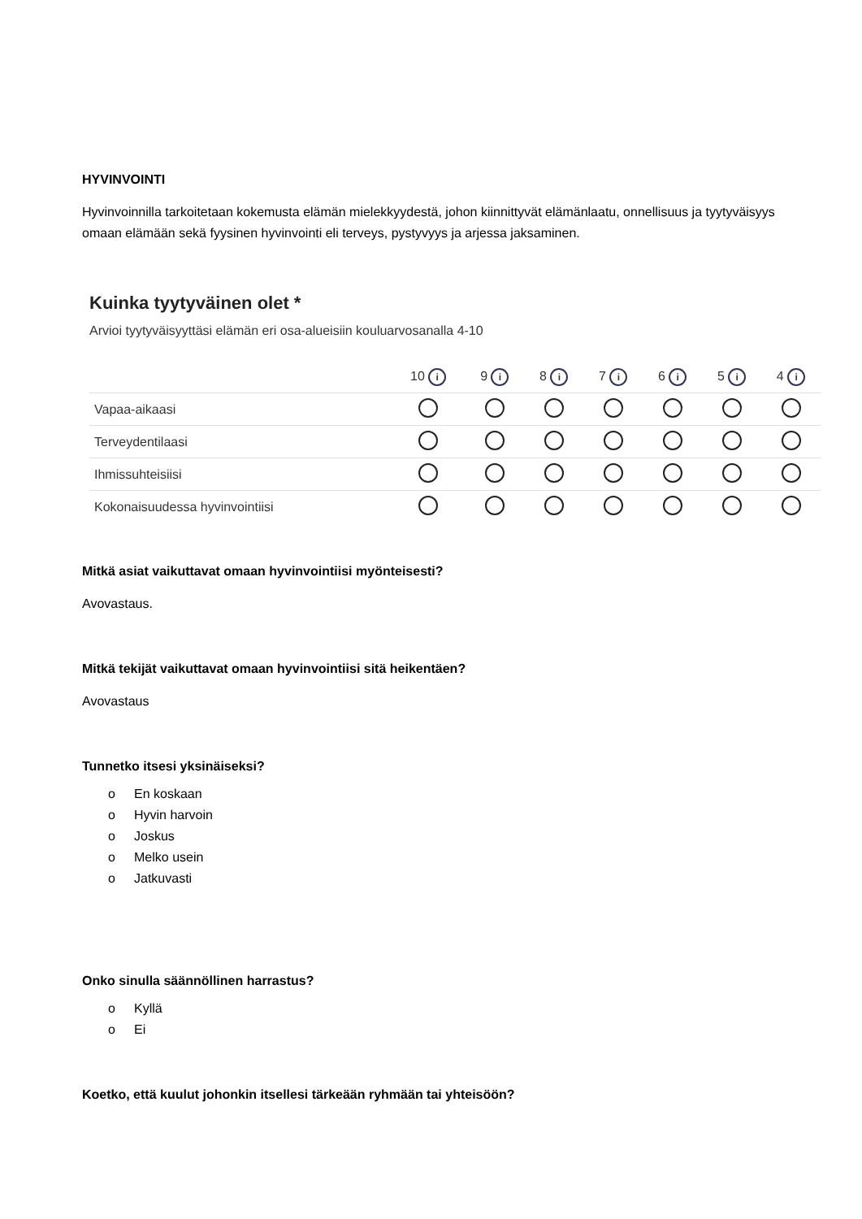HYVINVOINTI
Hyvinvoinnilla tarkoitetaan kokemusta elämän mielekkyydestä, johon kiinnittyvät elämänlaatu, onnellisuus ja tyytyväisyys omaan elämään sekä fyysinen hyvinvointi eli terveys, pystyvyys ja arjessa jaksaminen.
Kuinka tyytyväinen olet *
Arvioi tyytyväisyyttäsi elämän eri osa-alueisiin kouluarvosanalla 4-10
| | 10 i | 9 i | 8 i | 7 i | 6 i | 5 i | 4 i |
| --- | --- | --- | --- | --- | --- | --- | --- |
| Vapaa-aikaasi | | | | | | | |
| Terveydentilaasi | | | | | | | |
| Ihmissuhteisiisi | | | | | | | |
| Kokonaisuudessa hyvinvointiisi | | | | | | | |
Mitkä asiat vaikuttavat omaan hyvinvointiisi myönteisesti?
Avovastaus.
Mitkä tekijät vaikuttavat omaan hyvinvointiisi sitä heikentäen?
Avovastaus
Tunnetko itsesi yksinäiseksi?
o En koskaan
o Hyvin harvoin
o Joskus
o Melko usein
o Jatkuvasti
Onko sinulla säännöllinen harrastus?
o Kyllä
o Ei
Koetko, että kuulut johonkin itsellesi tärkeään ryhmään tai yhteisöön?